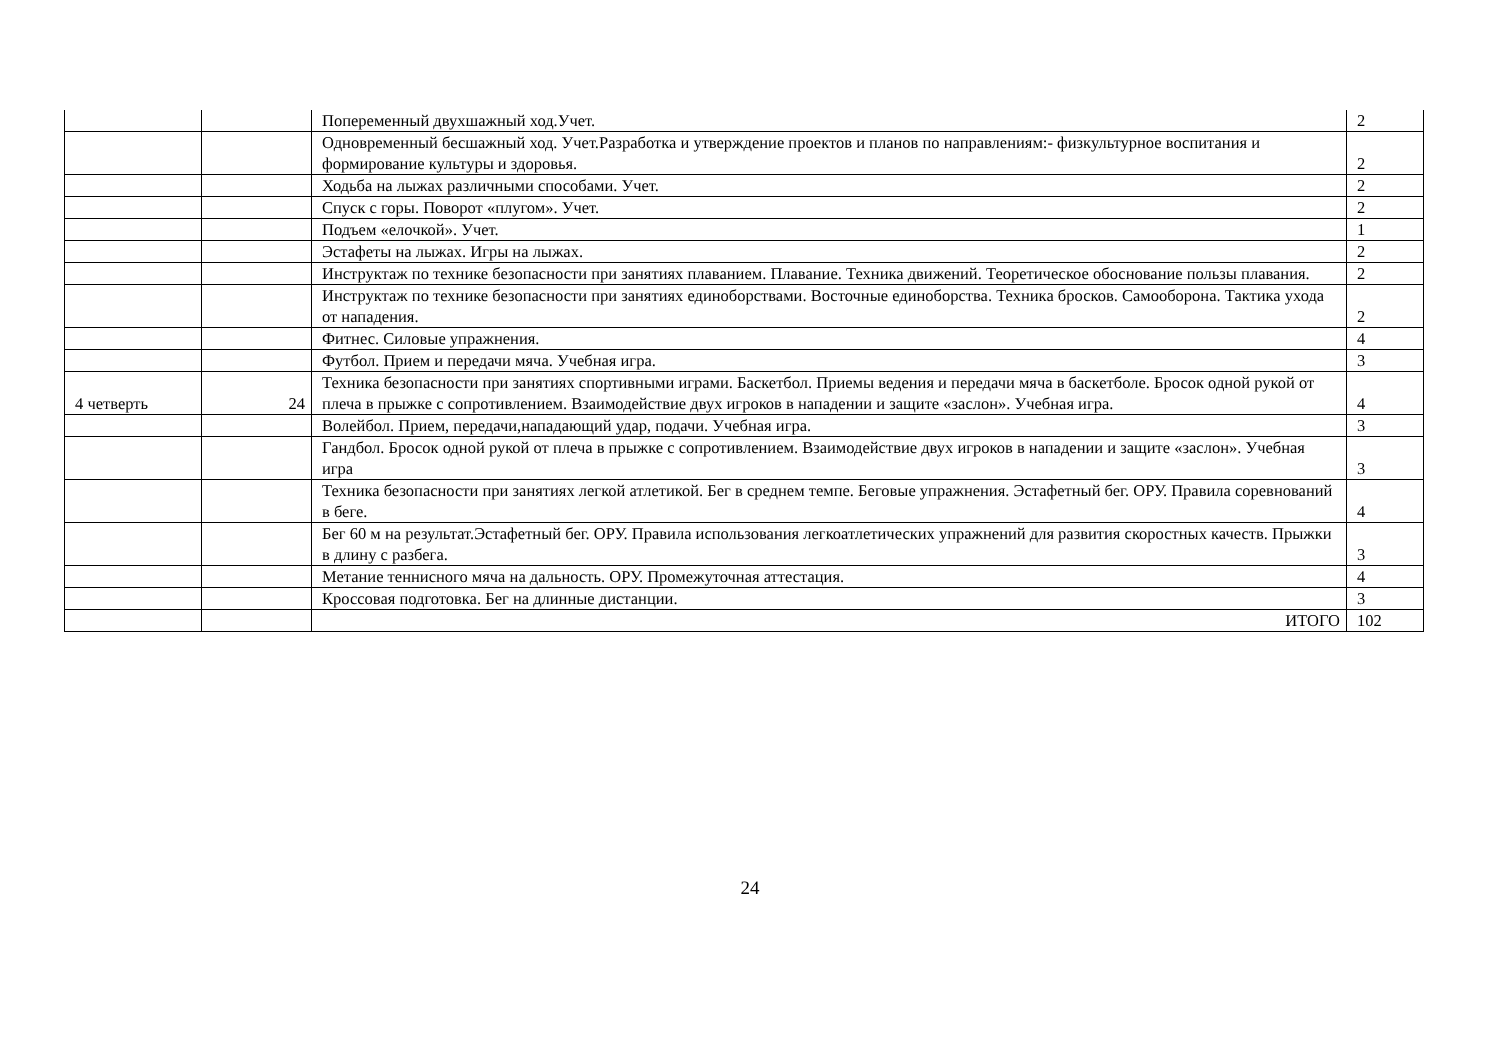| | | Попеременный двухшажный ход.Учет. | 2 |
| | | Одновременный бесшажный ход. Учет.Разработка и утверждение проектов и планов по направлениям:- физкультурное воспитания и формирование культуры и здоровья. | 2 |
| | | Ходьба на лыжах различными способами. Учет. | 2 |
| | | Спуск с горы. Поворот «плугом». Учет. | 2 |
| | | Подъем «елочкой». Учет. | 1 |
| | | Эстафеты на лыжах. Игры на лыжах. | 2 |
| | | Инструктаж по технике безопасности при занятиях плаванием. Плавание. Техника движений. Теоретическое обоснование пользы плавания. | 2 |
| | | Инструктаж по технике безопасности при занятиях единоборствами. Восточные единоборства. Техника бросков. Самооборона. Тактика ухода от нападения. | 2 |
| | | Фитнес. Силовые упражнения. | 4 |
| | | Футбол. Прием и передачи мяча. Учебная игра. | 3 |
| 4 четверть | 24 | Техника безопасности при занятиях спортивными играми. Баскетбол. Приемы ведения и передачи мяча в баскетболе. Бросок одной рукой от плеча в прыжке с сопротивлением. Взаимодействие двух игроков в нападении и защите «заслон». Учебная игра. | 4 |
| | | Волейбол. Прием, передачи,нападающий удар, подачи. Учебная игра. | 3 |
| | | Гандбол. Бросок одной рукой от плеча в прыжке с сопротивлением. Взаимодействие двух игроков в нападении и защите «заслон». Учебная игра | 3 |
| | | Техника безопасности при занятиях легкой атлетикой. Бег в среднем темпе. Беговые упражнения. Эстафетный бег. ОРУ. Правила соревнований в беге. | 4 |
| | | Бег 60 м на результат.Эстафетный бег. ОРУ. Правила использования легкоатлетических упражнений для развития скоростных качеств. Прыжки в длину с разбега. | 3 |
| | | Метание теннисного мяча на дальность. ОРУ. Промежуточная аттестация. | 4 |
| | | Кроссовая подготовка. Бег на длинные дистанции. | 3 |
| | | ИТОГО | 102 |
24